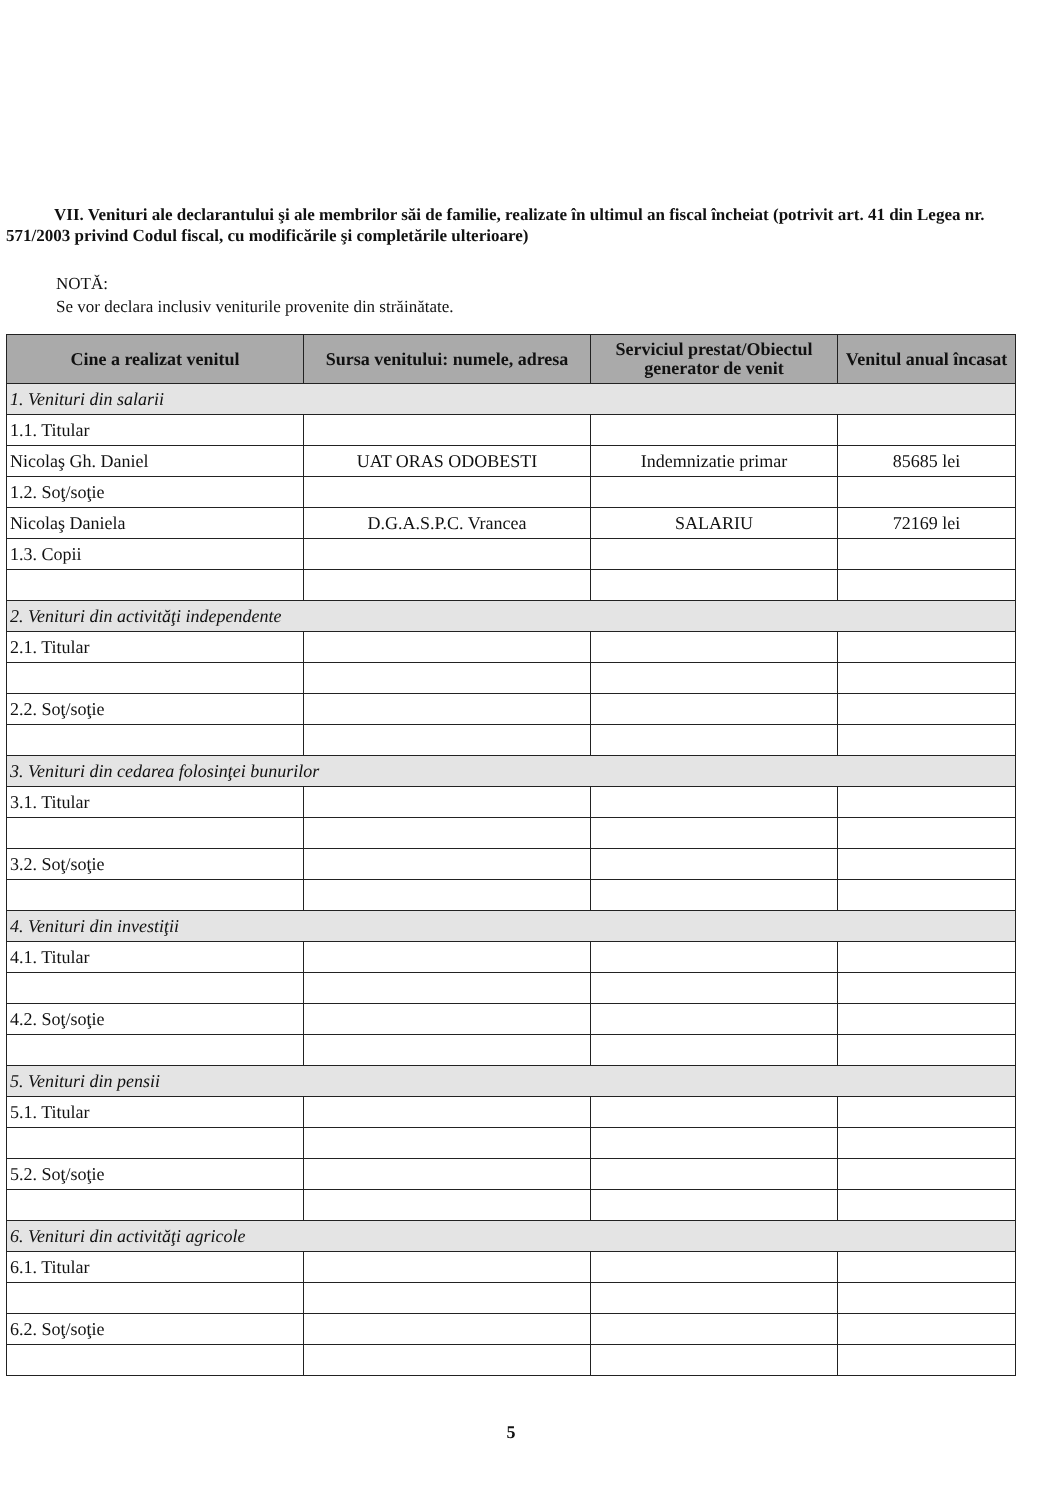VII. Venituri ale declarantului şi ale membrilor săi de familie, realizate în ultimul an fiscal încheiat (potrivit art. 41 din Legea nr. 571/2003 privind Codul fiscal, cu modificările şi completările ulterioare)
NOTĂ:
Se vor declara inclusiv veniturile provenite din străinătate.
| Cine a realizat venitul | Sursa venitului: numele, adresa | Serviciul prestat/Obiectul generator de venit | Venitul anual încasat |
| --- | --- | --- | --- |
| 1. Venituri din salarii | | | |
| 1.1. Titular | | | |
| Nicolaş Gh. Daniel | UAT ORAS ODOBESTI | Indemnizatie primar | 85685 lei |
| 1.2. Soţ/soţie | | | |
| Nicolaş Daniela | D.G.A.S.P.C. Vrancea | SALARIU | 72169 lei |
| 1.3. Copii | | | |
| 2. Venituri din activităţi independente | | | |
| 2.1. Titular | | | |
| 2.2. Soţ/soţie | | | |
| 3. Venituri din cedarea folosinţei bunurilor | | | |
| 3.1. Titular | | | |
| 3.2. Soţ/soţie | | | |
| 4. Venituri din investiţii | | | |
| 4.1. Titular | | | |
| 4.2. Soţ/soţie | | | |
| 5. Venituri din pensii | | | |
| 5.1. Titular | | | |
| 5.2. Soţ/soţie | | | |
| 6. Venituri din activităţi agricole | | | |
| 6.1. Titular | | | |
| 6.2. Soţ/soţie | | | |
5